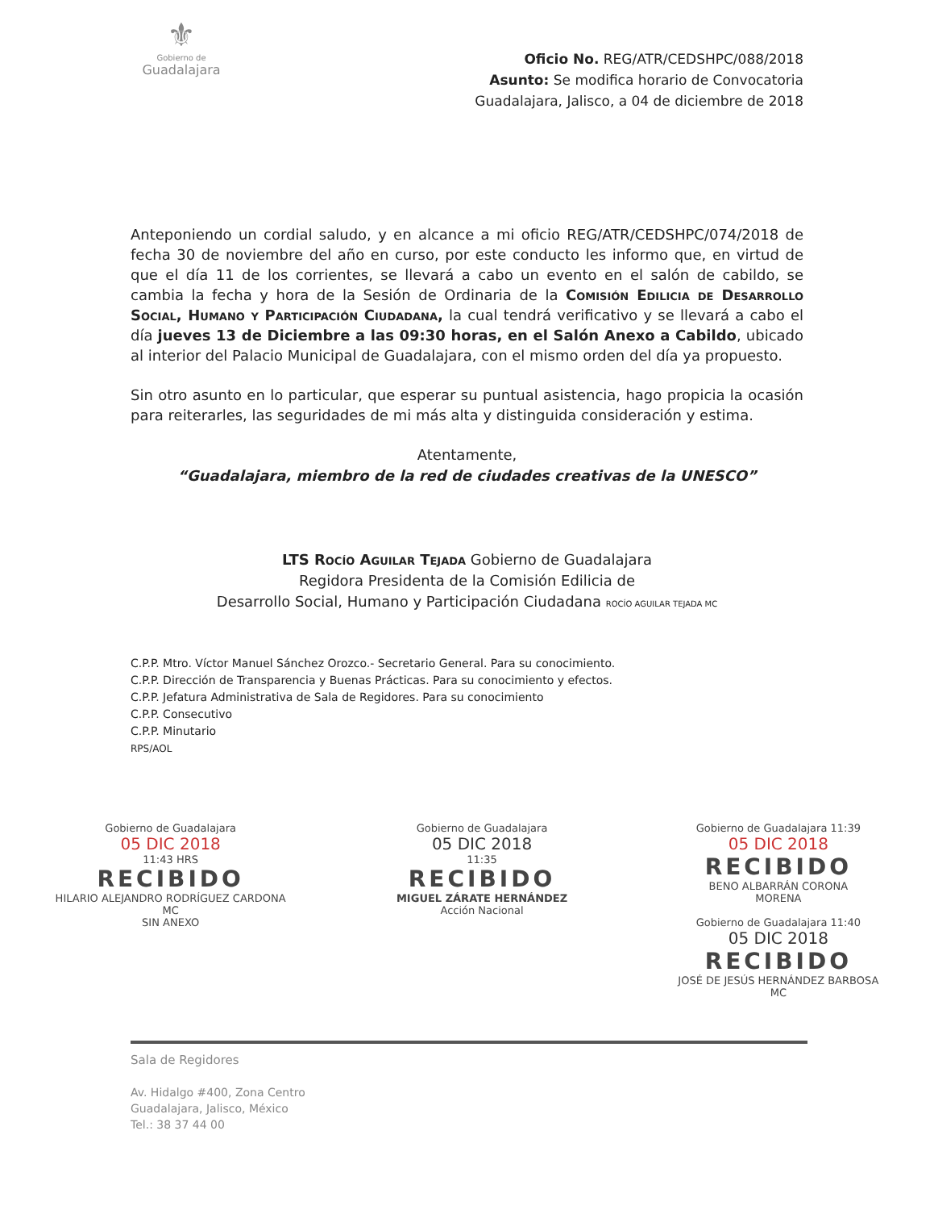⚜
Gobierno de
Guadalajara
Oficio No. REG/ATR/CEDSHPC/088/2018
Asunto: Se modifica horario de Convocatoria
Guadalajara, Jalisco, a 04 de diciembre de 2018
Anteponiendo un cordial saludo, y en alcance a mi oficio REG/ATR/CEDSHPC/074/2018 de fecha 30 de noviembre del año en curso, por este conducto les informo que, en virtud de que el día 11 de los corrientes, se llevará a cabo un evento en el salón de cabildo, se cambia la fecha y hora de la Sesión de Ordinaria de la Comisión Edilicia de Desarrollo Social, Humano y Participación Ciudadana, la cual tendrá verificativo y se llevará a cabo el día jueves 13 de Diciembre a las 09:30 horas, en el Salón Anexo a Cabildo, ubicado al interior del Palacio Municipal de Guadalajara, con el mismo orden del día ya propuesto.
Sin otro asunto en lo particular, que esperar su puntual asistencia, hago propicia la ocasión para reiterarles, las seguridades de mi más alta y distinguida consideración y estima.
Atentamente,
“Guadalajara, miembro de la red de ciudades creativas de la UNESCO”
LTS Rocío Aguilar Tejada Gobierno de Guadalajara
Regidora Presidenta de la Comisión Edilicia de
Desarrollo Social, Humano y Participación Ciudadana ROCÍO AGUILAR TEJADA MC
C.P.P. Mtro. Víctor Manuel Sánchez Orozco.- Secretario General. Para su conocimiento.
C.P.P. Dirección de Transparencia y Buenas Prácticas. Para su conocimiento y efectos.
C.P.P. Jefatura Administrativa de Sala de Regidores. Para su conocimiento
C.P.P. Consecutivo
C.P.P. Minutario
RPS/AOL
Gobierno de Guadalajara
05 DIC 2018
11:43 HRS
RECIBIDO
HILARIO ALEJANDRO RODRÍGUEZ CARDONA
MC
SIN ANEXO
Gobierno de Guadalajara
05 DIC 2018
11:35
RECIBIDO
MIGUEL ZÁRATE HERNÁNDEZ
Acción Nacional
Gobierno de Guadalajara 11:39
05 DIC 2018
RECIBIDO
BENO ALBARRÁN CORONA
MORENA
Gobierno de Guadalajara 11:40
05 DIC 2018
RECIBIDO
JOSÉ DE JESÚS HERNÁNDEZ BARBOSA
MC
Sala de Regidores
Av. Hidalgo #400, Zona Centro
Guadalajara, Jalisco, México
Tel.: 38 37 44 00